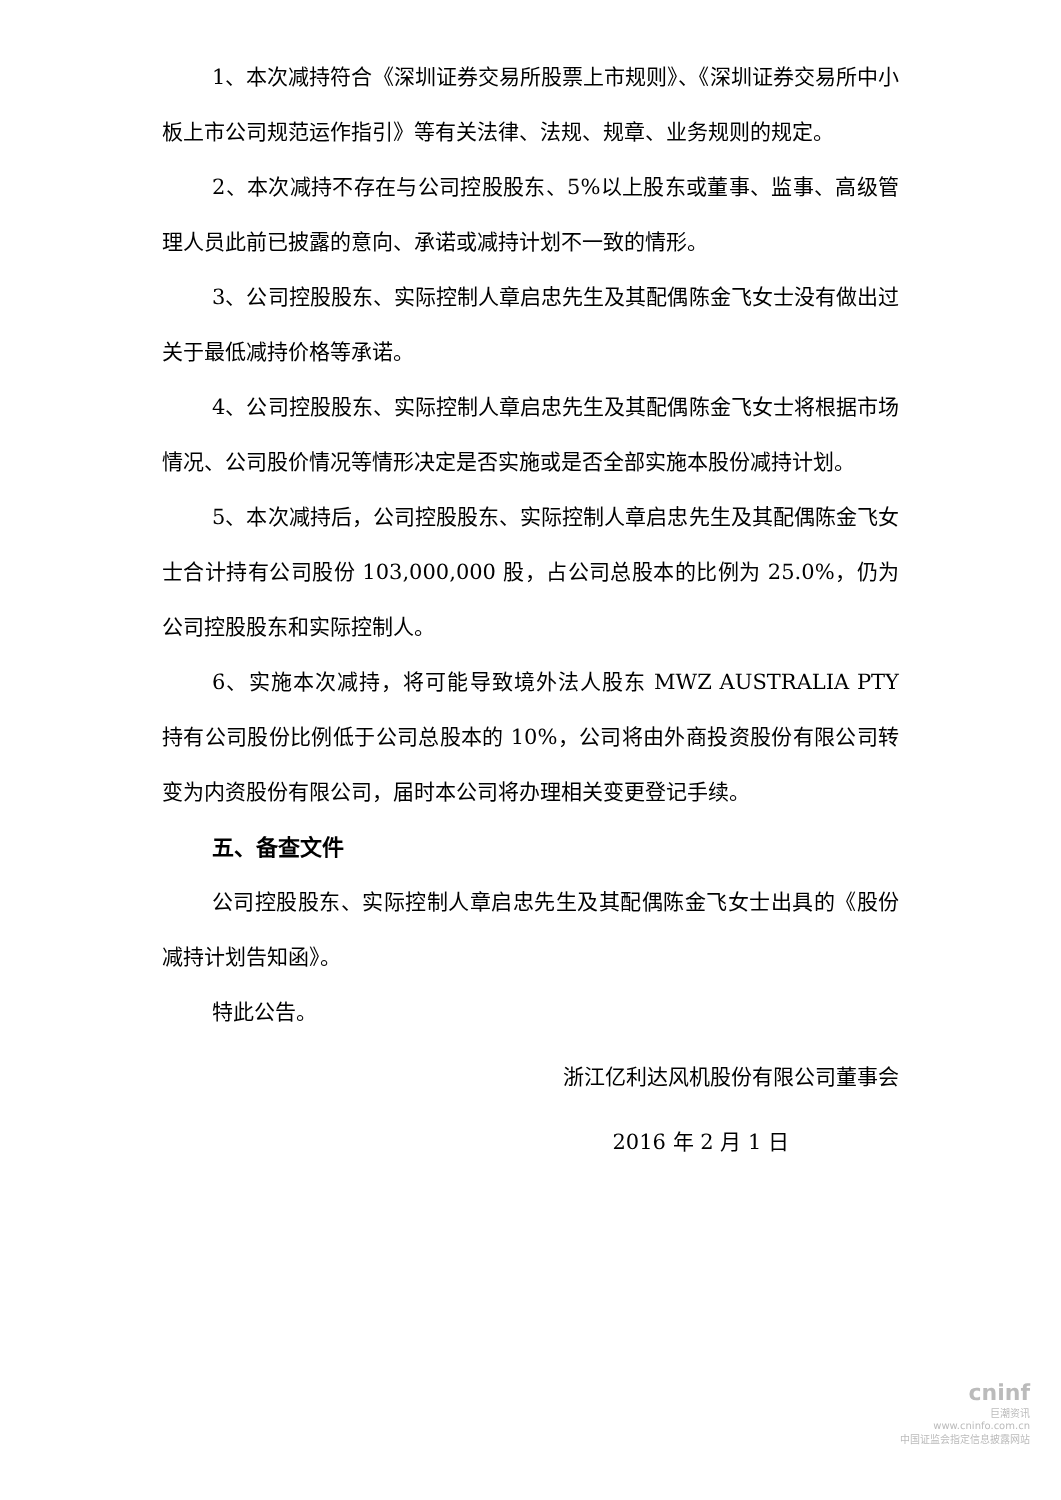1、本次减持符合《深圳证券交易所股票上市规则》、《深圳证券交易所中小板上市公司规范运作指引》等有关法律、法规、规章、业务规则的规定。
2、本次减持不存在与公司控股股东、5%以上股东或董事、监事、高级管理人员此前已披露的意向、承诺或减持计划不一致的情形。
3、公司控股股东、实际控制人章启忠先生及其配偶陈金飞女士没有做出过关于最低减持价格等承诺。
4、公司控股股东、实际控制人章启忠先生及其配偶陈金飞女士将根据市场情况、公司股价情况等情形决定是否实施或是否全部实施本股份减持计划。
5、本次减持后，公司控股股东、实际控制人章启忠先生及其配偶陈金飞女士合计持有公司股份 103,000,000 股，占公司总股本的比例为 25.0%，仍为公司控股股东和实际控制人。
6、实施本次减持，将可能导致境外法人股东 MWZ AUSTRALIA PTY 持有公司股份比例低于公司总股本的 10%，公司将由外商投资股份有限公司转变为内资股份有限公司，届时本公司将办理相关变更登记手续。
五、备查文件
公司控股股东、实际控制人章启忠先生及其配偶陈金飞女士出具的《股份减持计划告知函》。
特此公告。
浙江亿利达风机股份有限公司董事会
2016 年 2 月 1 日
cninf
巨潮资讯
www.cninfo.com.cn
中国证监会指定信息披露网站